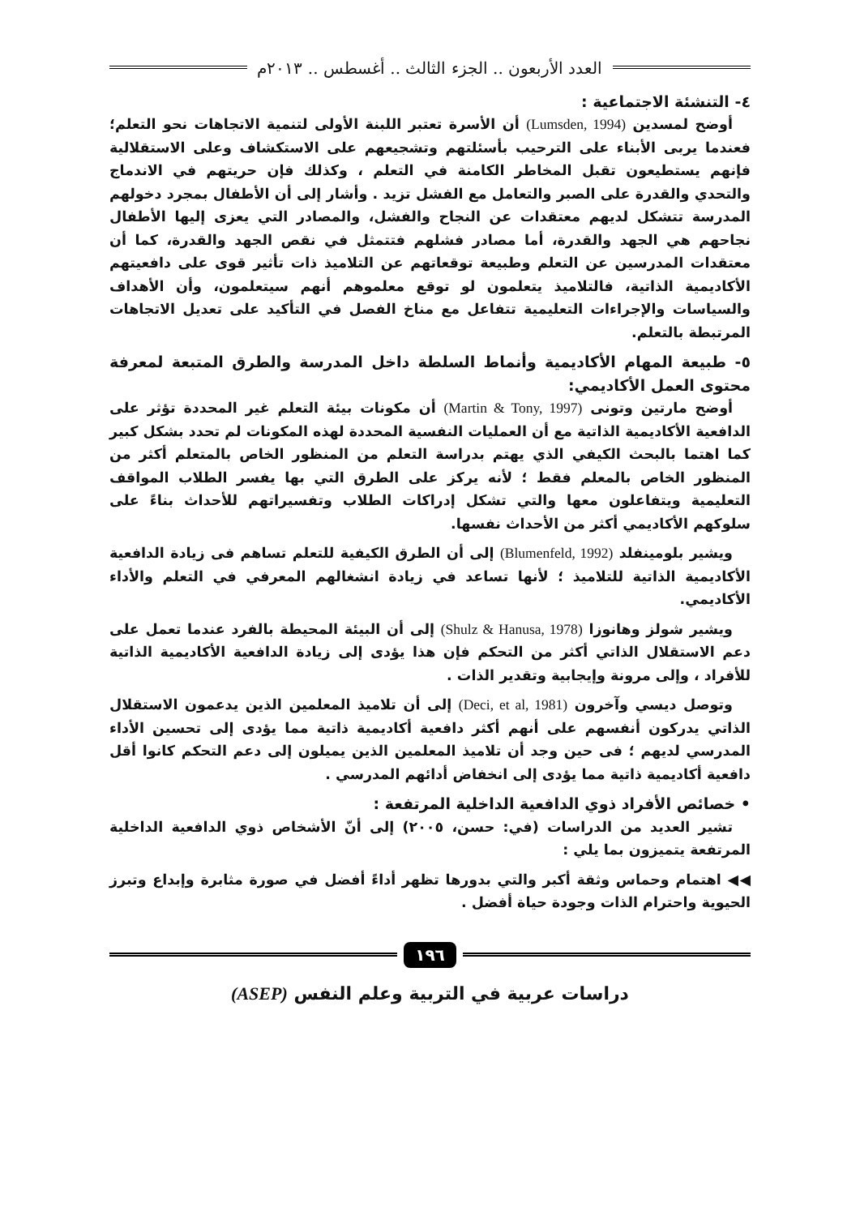العدد الأربعون .. الجزء الثالث .. أغسطس .. ٢٠١٣م
٤- التنشئة الاجتماعية :
أوضح لمسدين (Lumsden, 1994) أن الأسرة تعتبر اللبنة الأولى لتنمية الاتجاهات نحو التعلم؛ فعندما يربى الأبناء على الترحيب بأسئلتهم وتشجيعهم على الاستكشاف وعلى الاستقلالية فإنهم يستطيعون تقبل المخاطر الكامنة في التعلم ، وكذلك فإن حريتهم في الاندماج والتحدي والقدرة على الصبر والتعامل مع الفشل تزيد . وأشار إلى أن الأطفال بمجرد دخولهم المدرسة تتشكل لديهم معتقدات عن النجاح والفشل، والمصادر التي يعزى إليها الأطفال نجاحهم هي الجهد والقدرة، أما مصادر فشلهم فتتمثل في نقص الجهد والقدرة، كما أن معتقدات المدرسين عن التعلم وطبيعة توقعاتهم عن التلاميذ ذات تأثير قوى على دافعيتهم الأكاديمية الذاتية، فالتلاميذ يتعلمون لو توقع معلموهم أنهم سيتعلمون، وأن الأهداف والسياسات والإجراءات التعليمية تتفاعل مع مناخ الفصل في التأكيد على تعديل الاتجاهات المرتبطة بالتعلم.
٥- طبيعة المهام الأكاديمية وأنماط السلطة داخل المدرسة والطرق المتبعة لمعرفة محتوى العمل الأكاديمي:
أوضح مارتين وتونى (Martin & Tony, 1997) أن مكونات بيئة التعلم غير المحددة تؤثر على الدافعية الأكاديمية الذاتية مع أن العمليات النفسية المحددة لهذه المكونات لم تحدد بشكل كبير كما اهتما بالبحث الكيفي الذي يهتم بدراسة التعلم من المنظور الخاص بالمتعلم أكثر من المنظور الخاص بالمعلم فقط ؛ لأنه يركز على الطرق التي بها يفسر الطلاب المواقف التعليمية ويتفاعلون معها والتي تشكل إدراكات الطلاب وتفسيراتهم للأحداث بناءً على سلوكهم الأكاديمي أكثر من الأحداث نفسها.
ويشير بلومينفلد (Blumenfeld, 1992) إلى أن الطرق الكيفية للتعلم تساهم فى زيادة الدافعية الأكاديمية الذاتية للتلاميذ ؛ لأنها تساعد في زيادة انشغالهم المعرفي في التعلم والأداء الأكاديمي.
ويشير شولز وهانوزا (Shulz & Hanusa, 1978) إلى أن البيئة المحيطة بالفرد عندما تعمل على دعم الاستقلال الذاتي أكثر من التحكم فإن هذا يؤدى إلى زيادة الدافعية الأكاديمية الذاتية للأفراد ، وإلى مرونة وإيجابية وتقدير الذات .
وتوصل ديسي وآخرون (Deci, et al, 1981) إلى أن تلاميذ المعلمين الذين يدعمون الاستقلال الذاتي يدركون أنفسهم على أنهم أكثر دافعية أكاديمية ذاتية مما يؤدى إلى تحسين الأداء المدرسي لديهم ؛ فى حين وجد أن تلاميذ المعلمين الذين يميلون إلى دعم التحكم كانوا أقل دافعية أكاديمية ذاتية مما يؤدى إلى انخفاض أدائهم المدرسي .
• خصائص الأفراد ذوي الدافعية الداخلية المرتفعة :
تشير العديد من الدراسات (في: حسن، ٢٠٠٥) إلى أنّ الأشخاص ذوي الدافعية الداخلية المرتفعة يتميزون بما يلي :
◀◀ اهتمام وحماس وثقة أكبر والتي بدورها تظهر أداءً أفضل في صورة مثابرة وإبداع وتبرز الحيوية واحترام الذات وجودة حياة أفضل .
١٩٦
دراسات عربية في التربية وعلم النفس (ASEP)